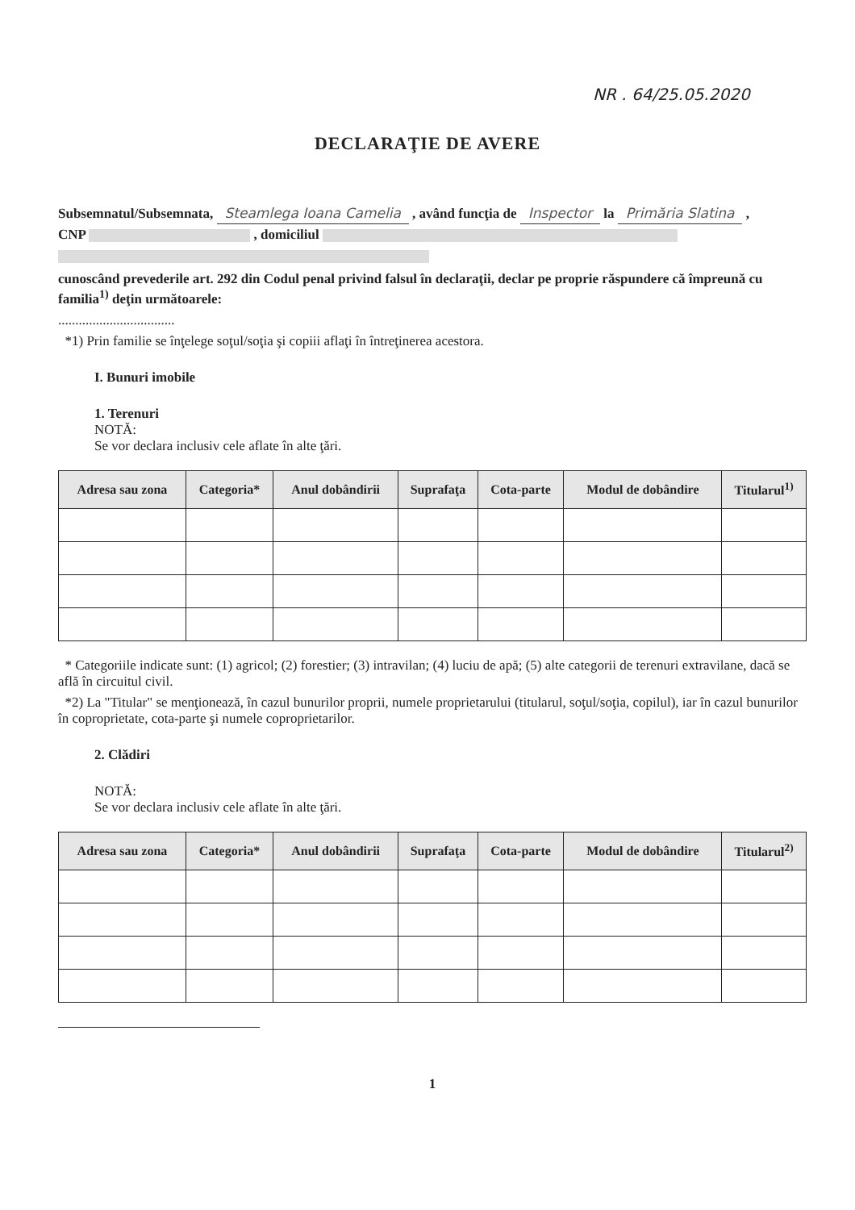NR . 64/25.05.2020
DECLARAŢIE DE AVERE
Subsemnatul/Subsemnata, Steamlega Ioana Camelia , având funcţia de Inspector la Primăria Slatina ,
CNP , domiciliul
cunoscând prevederile art. 292 din Codul penal privind falsul în declaraţii, declar pe proprie răspundere că împreună cu familia<sup>1)</sup> deţin următoarele:
..................................
*1) Prin familie se înţelege soţul/soţia şi copiii aflaţi în întreţinerea acestora.
I. Bunuri imobile
1. Terenuri
NOTĂ:
Se vor declara inclusiv cele aflate în alte ţări.
| Adresa sau zona | Categoria* | Anul dobândirii | Suprafaţa | Cota-parte | Modul de dobândire | Titularul<sup>1)</sup> |
| --- | --- | --- | --- | --- | --- | --- |
* Categoriile indicate sunt: (1) agricol; (2) forestier; (3) intravilan; (4) luciu de apă; (5) alte categorii de terenuri extravilane, dacă se află în circuitul civil.
*2) La "Titular" se menţionează, în cazul bunurilor proprii, numele proprietarului (titularul, soţul/soţia, copilul), iar în cazul bunurilor în coproprietate, cota-parte şi numele coproprietarilor.
2. Clădiri
NOTĂ:
Se vor declara inclusiv cele aflate în alte ţări.
| Adresa sau zona | Categoria* | Anul dobândirii | Suprafaţa | Cota-parte | Modul de dobândire | Titularul<sup>2)</sup> |
| --- | --- | --- | --- | --- | --- | --- |
1